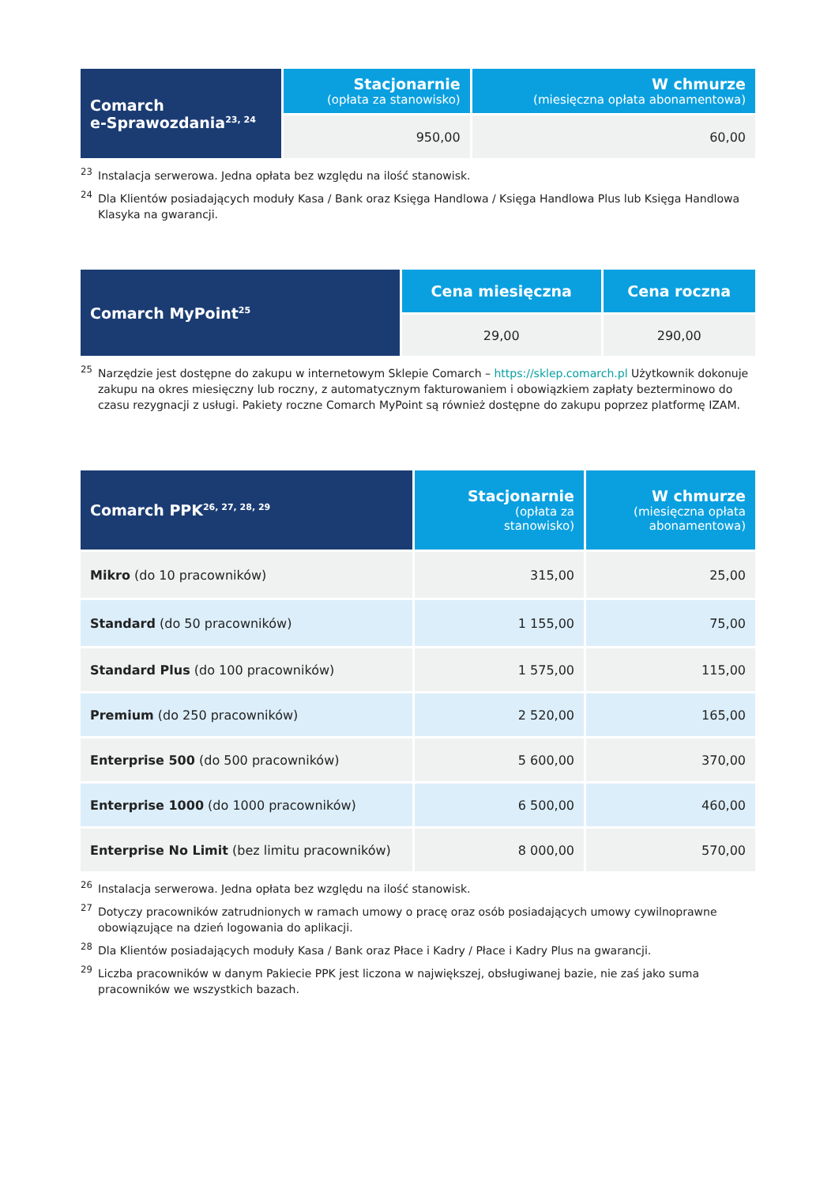| Comarch e-Sprawozdania<sup>23, 24</sup> | Stacjonarnie (opłata za stanowisko) | W chmurze (miesięczna opłata abonamentowa) |
| --- | --- | --- |
| | 950,00 | 60,00 |
<sup>23</sup> Instalacja serwerowa. Jedna opłata bez względu na ilość stanowisk.
<sup>24</sup> Dla Klientów posiadających moduły Kasa / Bank oraz Księga Handlowa / Księga Handlowa Plus lub Księga Handlowa Klasyka na gwarancji.
| Comarch MyPoint<sup>25</sup> | Cena miesięczna | Cena roczna |
| --- | --- | --- |
| | 29,00 | 290,00 |
<sup>25</sup> Narzędzie jest dostępne do zakupu w internetowym Sklepie Comarch – https://sklep.comarch.pl Użytkownik dokonuje zakupu na okres miesięczny lub roczny, z automatycznym fakturowaniem i obowiązkiem zapłaty bezterminowo do czasu rezygnacji z usługi. Pakiety roczne Comarch MyPoint są również dostępne do zakupu poprzez platformę IZAM.
| Comarch PPK<sup>26, 27, 28, 29</sup> | Stacjonarnie (opłata za stanowisko) | W chmurze (miesięczna opłata abonamentowa) |
| --- | --- | --- |
| Mikro (do 10 pracowników) | 315,00 | 25,00 |
| Standard (do 50 pracowników) | 1 155,00 | 75,00 |
| Standard Plus (do 100 pracowników) | 1 575,00 | 115,00 |
| Premium (do 250 pracowników) | 2 520,00 | 165,00 |
| Enterprise 500 (do 500 pracowników) | 5 600,00 | 370,00 |
| Enterprise 1000 (do 1000 pracowników) | 6 500,00 | 460,00 |
| Enterprise No Limit (bez limitu pracowników) | 8 000,00 | 570,00 |
<sup>26</sup> Instalacja serwerowa. Jedna opłata bez względu na ilość stanowisk.
<sup>27</sup> Dotyczy pracowników zatrudnionych w ramach umowy o pracę oraz osób posiadających umowy cywilnoprawne obowiązujące na dzień logowania do aplikacji.
<sup>28</sup> Dla Klientów posiadających moduły Kasa / Bank oraz Płace i Kadry / Płace i Kadry Plus na gwarancji.
<sup>29</sup> Liczba pracowników w danym Pakiecie PPK jest liczona w największej, obsługiwanej bazie, nie zaś jako suma pracowników we wszystkich bazach.